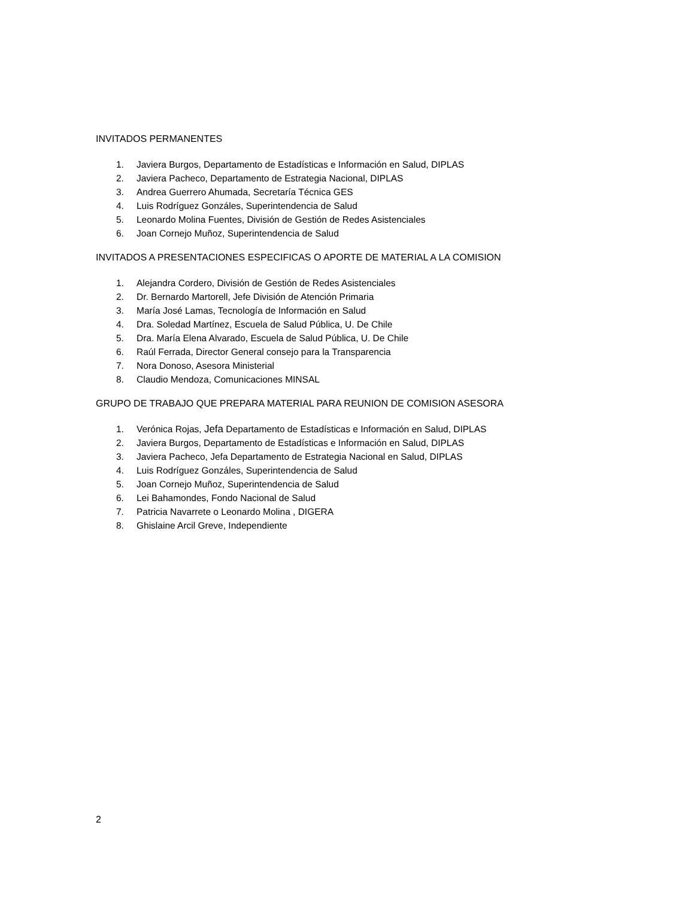INVITADOS PERMANENTES
1. Javiera Burgos, Departamento de Estadísticas e Información en Salud, DIPLAS
2. Javiera Pacheco, Departamento de Estrategia Nacional, DIPLAS
3. Andrea Guerrero Ahumada, Secretaría Técnica GES
4. Luis Rodríguez Gonzáles, Superintendencia de Salud
5. Leonardo Molina Fuentes, División de Gestión de Redes Asistenciales
6. Joan Cornejo Muñoz, Superintendencia de Salud
INVITADOS A PRESENTACIONES ESPECIFICAS O APORTE DE MATERIAL A LA COMISION
1. Alejandra Cordero, División de Gestión de Redes Asistenciales
2. Dr. Bernardo Martorell, Jefe División de Atención Primaria
3. María José Lamas, Tecnología de Información en Salud
4. Dra. Soledad Martínez, Escuela de Salud Pública, U. De Chile
5. Dra. María Elena Alvarado, Escuela de Salud Pública, U. De Chile
6. Raúl Ferrada, Director General consejo para la Transparencia
7. Nora Donoso, Asesora Ministerial
8. Claudio Mendoza, Comunicaciones MINSAL
GRUPO DE TRABAJO QUE PREPARA MATERIAL PARA REUNION DE COMISION ASESORA
1. Verónica Rojas, Jefa Departamento de Estadísticas e Información en Salud, DIPLAS
2. Javiera Burgos, Departamento de Estadísticas e Información en Salud, DIPLAS
3. Javiera Pacheco, Jefa Departamento de Estrategia Nacional en Salud, DIPLAS
4. Luis Rodríguez Gonzáles, Superintendencia de Salud
5. Joan Cornejo Muñoz, Superintendencia de Salud
6. Lei Bahamondes, Fondo Nacional de Salud
7. Patricia Navarrete o Leonardo Molina , DIGERA
8. Ghislaine Arcil Greve, Independiente
2